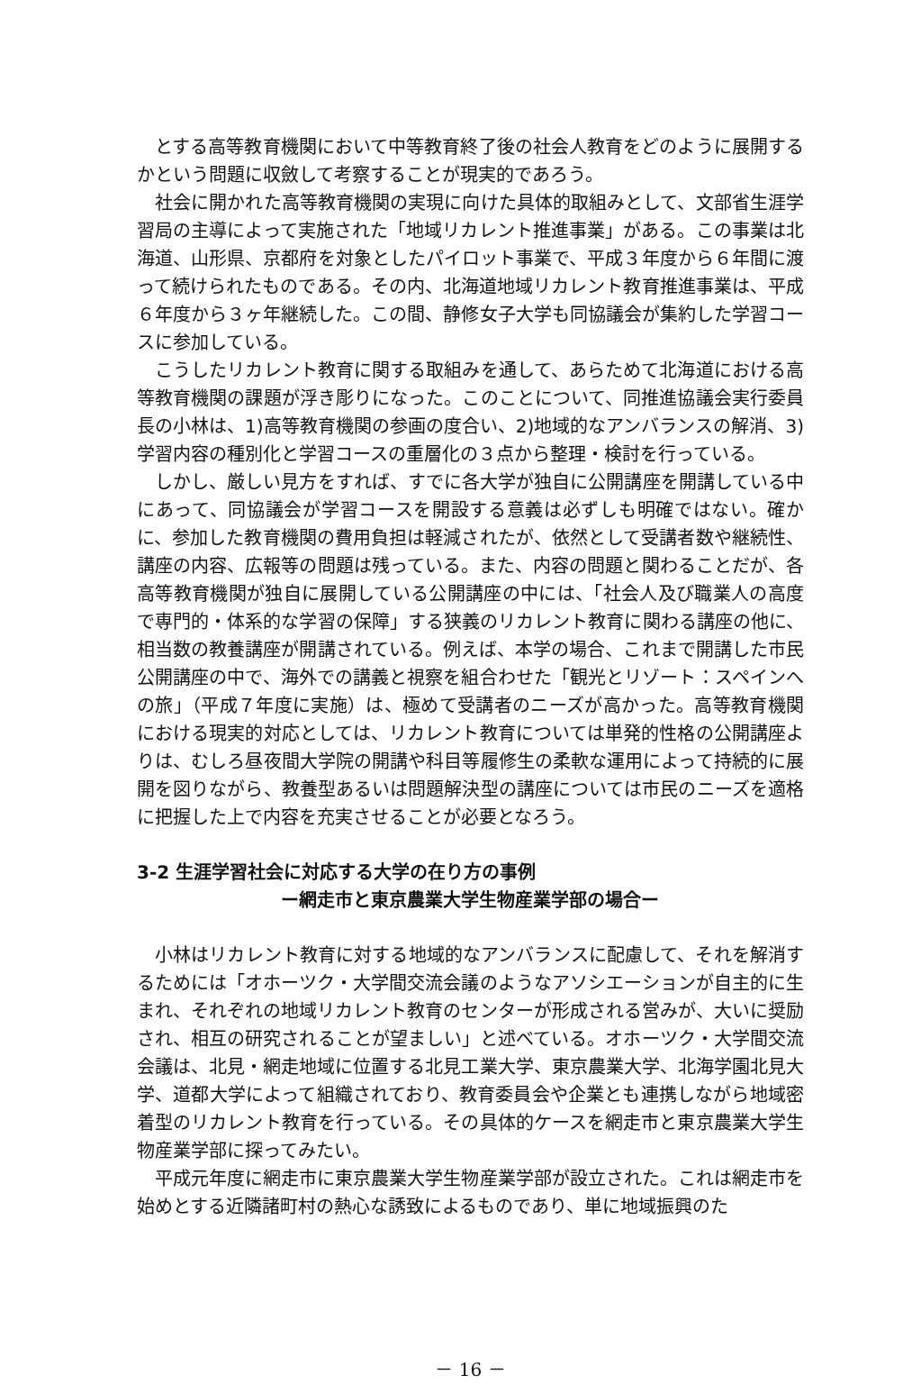とする高等教育機関において中等教育終了後の社会人教育をどのように展開するかという問題に収斂して考察することが現実的であろう。
社会に開かれた高等教育機関の実現に向けた具体的取組みとして、文部省生涯学習局の主導によって実施された「地域リカレント推進事業」がある。この事業は北海道、山形県、京都府を対象としたパイロット事業で、平成３年度から６年間に渡って続けられたものである。その内、北海道地域リカレント教育推進事業は、平成６年度から３ヶ年継続した。この間、静修女子大学も同協議会が集約した学習コースに参加している。
こうしたリカレント教育に関する取組みを通して、あらためて北海道における高等教育機関の課題が浮き彫りになった。このことについて、同推進協議会実行委員長の小林は、1)高等教育機関の参画の度合い、2)地域的なアンバランスの解消、3)学習内容の種別化と学習コースの重層化の３点から整理・検討を行っている。
しかし、厳しい見方をすれば、すでに各大学が独自に公開講座を開講している中にあって、同協議会が学習コースを開設する意義は必ずしも明確ではない。確かに、参加した教育機関の費用負担は軽減されたが、依然として受講者数や継続性、講座の内容、広報等の問題は残っている。また、内容の問題と関わることだが、各高等教育機関が独自に展開している公開講座の中には、「社会人及び職業人の高度で専門的・体系的な学習の保障」する狭義のリカレント教育に関わる講座の他に、相当数の教養講座が開講されている。例えば、本学の場合、これまで開講した市民公開講座の中で、海外での講義と視察を組合わせた「観光とリゾート：スペインへの旅」（平成７年度に実施）は、極めて受講者のニーズが高かった。高等教育機関における現実的対応としては、リカレント教育については単発的性格の公開講座よりは、むしろ昼夜間大学院の開講や科目等履修生の柔軟な運用によって持続的に展開を図りながら、教養型あるいは問題解決型の講座については市民のニーズを適格に把握した上で内容を充実させることが必要となろう。
3-2 生涯学習社会に対応する大学の在り方の事例
ー網走市と東京農業大学生物産業学部の場合ー
小林はリカレント教育に対する地域的なアンバランスに配慮して、それを解消するためには「オホーツク・大学間交流会議のようなアソシエーションが自主的に生まれ、それぞれの地域リカレント教育のセンターが形成される営みが、大いに奨励され、相互の研究されることが望ましい」と述べている。オホーツク・大学間交流会議は、北見・網走地域に位置する北見工業大学、東京農業大学、北海学園北見大学、道都大学によって組織されており、教育委員会や企業とも連携しながら地域密着型のリカレント教育を行っている。その具体的ケースを網走市と東京農業大学生物産業学部に探ってみたい。
平成元年度に網走市に東京農業大学生物産業学部が設立された。これは網走市を始めとする近隣諸町村の熱心な誘致によるものであり、単に地域振興のた
－ 16 －